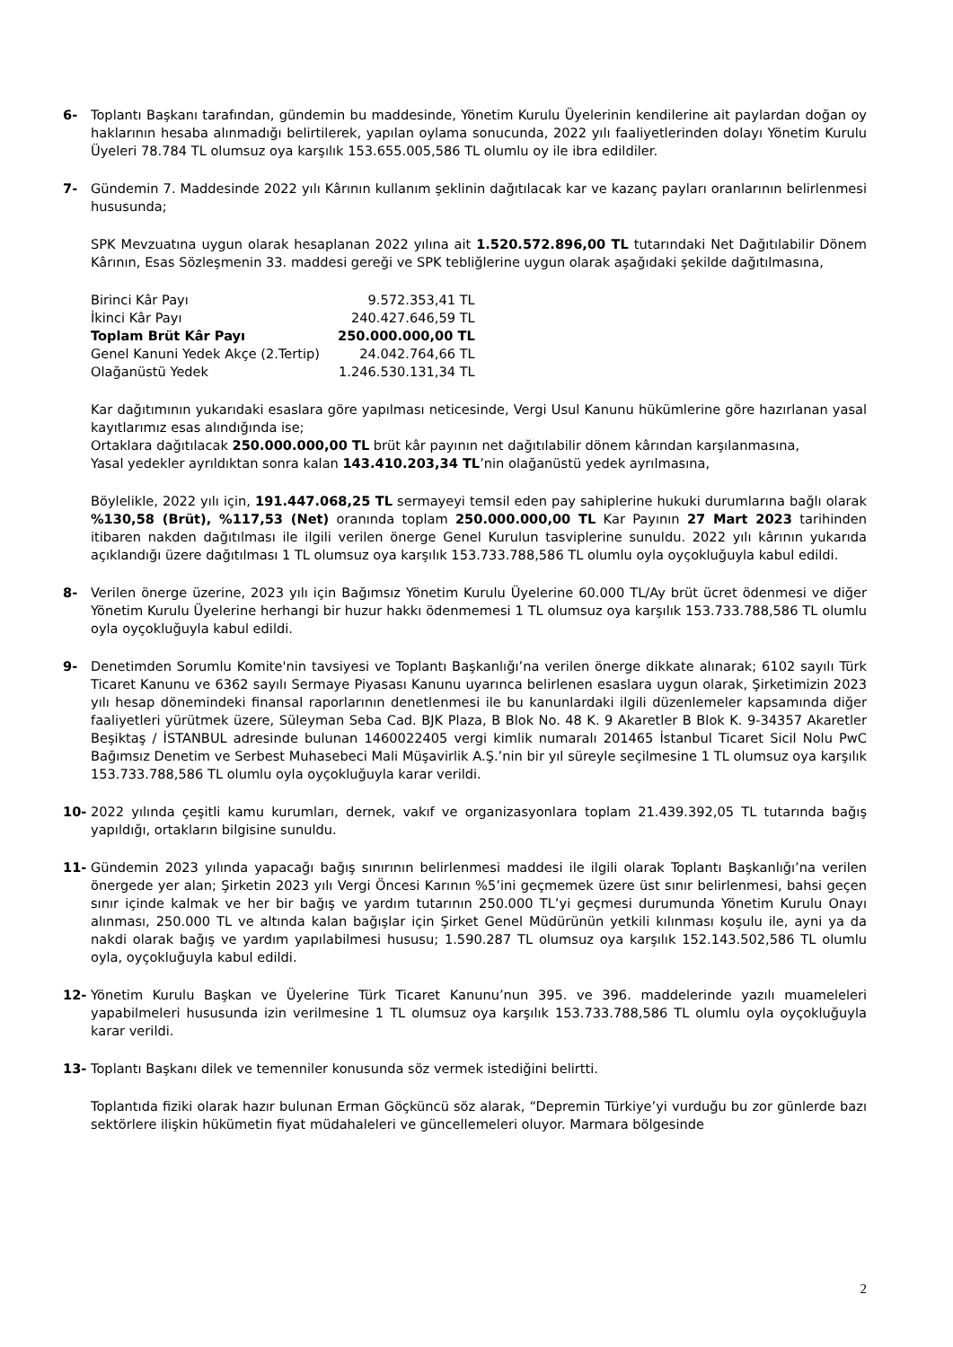6- Toplantı Başkanı tarafından, gündemin bu maddesinde, Yönetim Kurulu Üyelerinin kendilerine ait paylardan doğan oy haklarının hesaba alınmadığı belirtilerek, yapılan oylama sonucunda, 2022 yılı faaliyetlerinden dolayı Yönetim Kurulu Üyeleri 78.784 TL olumsuz oya karşılık 153.655.005,586 TL olumlu oy ile ibra edildiler.
7- Gündemin 7. Maddesinde 2022 yılı Kârının kullanım şeklinin dağıtılacak kar ve kazanç payları oranlarının belirlenmesi hususunda;
SPK Mevzuatına uygun olarak hesaplanan 2022 yılına ait 1.520.572.896,00 TL tutarındaki Net Dağıtılabilir Dönem Kârının, Esas Sözleşmenin 33. maddesi gereği ve SPK tebliğlerine uygun olarak aşağıdaki şekilde dağıtılmasına,
| Birinci Kâr Payı | 9.572.353,41 TL |
| İkinci Kâr Payı | 240.427.646,59 TL |
| Toplam Brüt Kâr Payı | 250.000.000,00 TL |
| Genel Kanuni Yedek Akçe (2.Tertip) | 24.042.764,66 TL |
| Olağanüstü Yedek | 1.246.530.131,34 TL |
Kar dağıtımının yukarıdaki esaslara göre yapılması neticesinde, Vergi Usul Kanunu hükümlerine göre hazırlanan yasal kayıtlarımız esas alındığında ise;
Ortaklara dağıtılacak 250.000.000,00 TL brüt kâr payının net dağıtılabilir dönem kârından karşılanmasına,
Yasal yedekler ayrıldıktan sonra kalan 143.410.203,34 TL’nin olağanüstü yedek ayrılmasına,
Böylelikle, 2022 yılı için, 191.447.068,25 TL sermayeyi temsil eden pay sahiplerine hukuki durumlarına bağlı olarak %130,58 (Brüt), %117,53 (Net) oranında toplam 250.000.000,00 TL Kar Payının 27 Mart 2023 tarihinden itibaren nakden dağıtılması ile ilgili verilen önerge Genel Kurulun tasviplerine sunuldu. 2022 yılı kârının yukarıda açıklandığı üzere dağıtılması 1 TL olumsuz oya karşılık 153.733.788,586 TL olumlu oyla oyçokluğuyla kabul edildi.
8- Verilen önerge üzerine, 2023 yılı için Bağımsız Yönetim Kurulu Üyelerine 60.000 TL/Ay brüt ücret ödenmesi ve diğer Yönetim Kurulu Üyelerine herhangi bir huzur hakkı ödenmemesi 1 TL olumsuz oya karşılık 153.733.788,586 TL olumlu oyla oyçokluğuyla kabul edildi.
9- Denetimden Sorumlu Komite'nin tavsiyesi ve Toplantı Başkanlığı’na verilen önerge dikkate alınarak; 6102 sayılı Türk Ticaret Kanunu ve 6362 sayılı Sermaye Piyasası Kanunu uyarınca belirlenen esaslara uygun olarak, Şirketimizin 2023 yılı hesap dönemindeki finansal raporlarının denetlenmesi ile bu kanunlardaki ilgili düzenlemeler kapsamında diğer faaliyetleri yürütmek üzere, Süleyman Seba Cad. BJK Plaza, B Blok No. 48 K. 9 Akaretler B Blok K. 9-34357 Akaretler Beşiktaş / İSTANBUL adresinde bulunan 1460022405 vergi kimlik numaralı 201465 İstanbul Ticaret Sicil Nolu PwC Bağımsız Denetim ve Serbest Muhasebeci Mali Müşavirlik A.Ş.’nin bir yıl süreyle seçilmesine 1 TL olumsuz oya karşılık 153.733.788,586 TL olumlu oyla oyçokluğuyla karar verildi.
10- 2022 yılında çeşitli kamu kurumları, dernek, vakıf ve organizasyonlara toplam 21.439.392,05 TL tutarında bağış yapıldığı, ortakların bilgisine sunuldu.
11- Gündemin 2023 yılında yapacağı bağış sınırının belirlenmesi maddesi ile ilgili olarak Toplantı Başkanlığı’na verilen önergede yer alan; Şirketin 2023 yılı Vergi Öncesi Karının %5’ini geçmemek üzere üst sınır belirlenmesi, bahsi geçen sınır içinde kalmak ve her bir bağış ve yardım tutarının 250.000 TL’yi geçmesi durumunda Yönetim Kurulu Onayı alınması, 250.000 TL ve altında kalan bağışlar için Şirket Genel Müdürünün yetkili kılınması koşulu ile, ayni ya da nakdi olarak bağış ve yardım yapılabilmesi hususu; 1.590.287 TL olumsuz oya karşılık 152.143.502,586 TL olumlu oyla, oyçokluğuyla kabul edildi.
12- Yönetim Kurulu Başkan ve Üyelerine Türk Ticaret Kanunu’nun 395. ve 396. maddelerinde yazılı muameleleri yapabilmeleri hususunda izin verilmesine 1 TL olumsuz oya karşılık 153.733.788,586 TL olumlu oyla oyçokluğuyla karar verildi.
13- Toplantı Başkanı dilek ve temenniler konusunda söz vermek istediğini belirtti.
Toplantıda fiziki olarak hazır bulunan Erman Göçküncü söz alarak, “Depremin Türkiye’yi vurduğu bu zor günlerde bazı sektörlere ilişkin hükümetin fiyat müdahaleleri ve güncellemeleri oluyor. Marmara bölgesinde
2